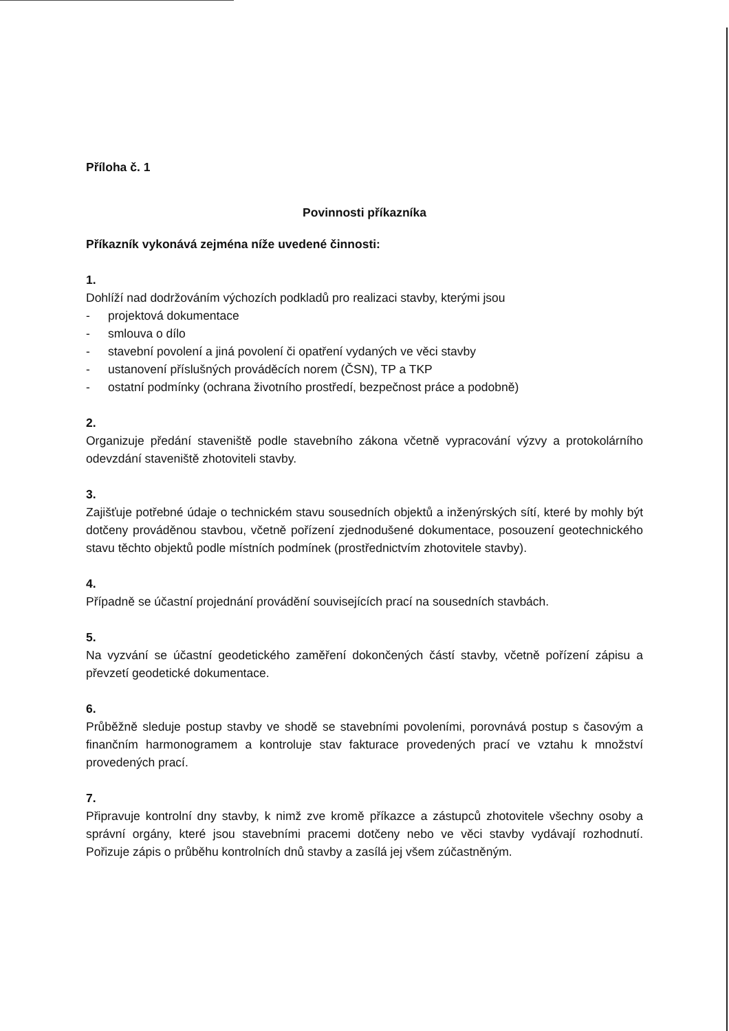Příloha č. 1
Povinnosti příkazníka
Příkazník vykonává zejména níže uvedené činnosti:
1.
Dohlíží nad dodržováním výchozích podkladů pro realizaci stavby, kterými jsou
- projektová dokumentace
- smlouva o dílo
- stavební povolení a jiná povolení či opatření vydaných ve věci stavby
- ustanovení příslušných prováděcích norem (ČSN), TP a TKP
- ostatní podmínky (ochrana životního prostředí, bezpečnost práce a podobně)
2.
Organizuje předání staveniště podle stavebního zákona včetně vypracování výzvy a protokolárního odevzdání staveniště zhotoviteli stavby.
3.
Zajišťuje potřebné údaje o technickém stavu sousedních objektů a inženýrských sítí, které by mohly být dotčeny prováděnou stavbou, včetně pořízení zjednodušené dokumentace, posouzení geotechnického stavu těchto objektů podle místních podmínek (prostřednictvím zhotovitele stavby).
4.
Případně se účastní projednání provádění souvisejících prací na sousedních stavbách.
5.
Na vyzvání se účastní geodetického zaměření dokončených částí stavby, včetně pořízení zápisu a převzetí geodetické dokumentace.
6.
Průběžně sleduje postup stavby ve shodě se stavebními povoleními, porovnává postup s časovým a finančním harmonogramem a kontroluje stav fakturace provedených prací ve vztahu k množství provedených prací.
7.
Připravuje kontrolní dny stavby, k nimž zve kromě příkazce a zástupců zhotovitele všechny osoby a správní orgány, které jsou stavebními pracemi dotčeny nebo ve věci stavby vydávají rozhodnutí. Pořizuje zápis o průběhu kontrolních dnů stavby a zasílá jej všem zúčastněným.